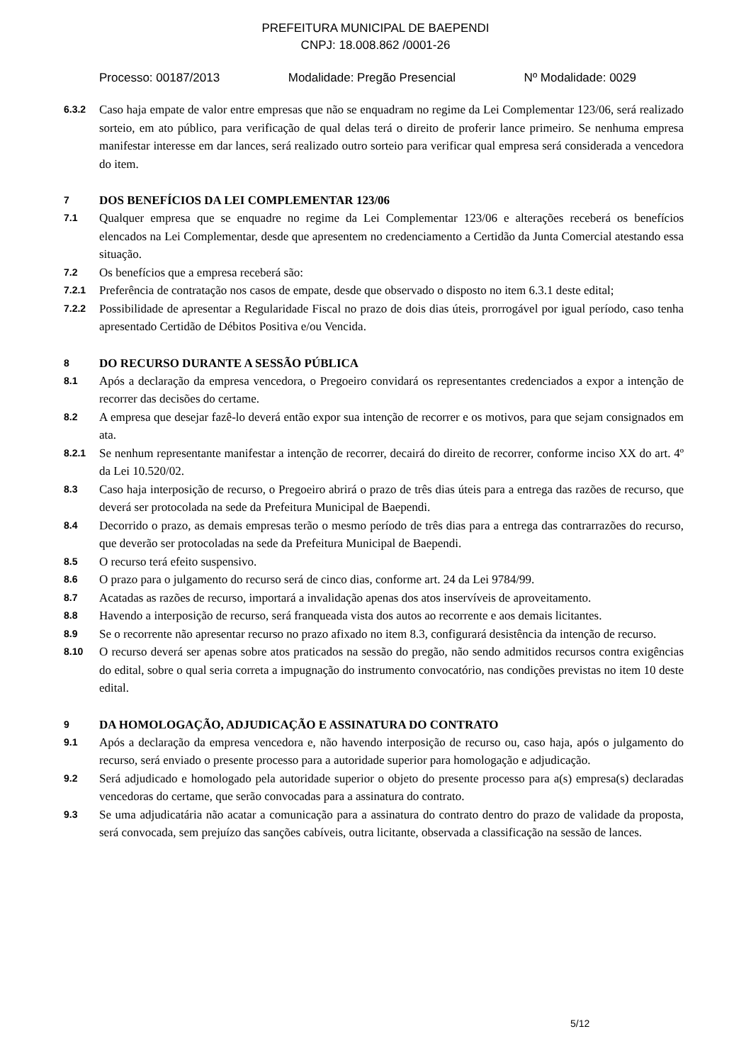PREFEITURA MUNICIPAL DE BAEPENDI
CNPJ: 18.008.862 /0001-26
Processo: 00187/2013 Modalidade: Pregão Presencial Nº Modalidade: 0029
6.3.2 Caso haja empate de valor entre empresas que não se enquadram no regime da Lei Complementar 123/06, será realizado sorteio, em ato público, para verificação de qual delas terá o direito de proferir lance primeiro. Se nenhuma empresa manifestar interesse em dar lances, será realizado outro sorteio para verificar qual empresa será considerada a vencedora do item.
7 DOS BENEFÍCIOS DA LEI COMPLEMENTAR 123/06
7.1 Qualquer empresa que se enquadre no regime da Lei Complementar 123/06 e alterações receberá os benefícios elencados na Lei Complementar, desde que apresentem no credenciamento a Certidão da Junta Comercial atestando essa situação.
7.2 Os benefícios que a empresa receberá são:
7.2.1 Preferência de contratação nos casos de empate, desde que observado o disposto no item 6.3.1 deste edital;
7.2.2 Possibilidade de apresentar a Regularidade Fiscal no prazo de dois dias úteis, prorrogável por igual período, caso tenha apresentado Certidão de Débitos Positiva e/ou Vencida.
8 DO RECURSO DURANTE A SESSÃO PÚBLICA
8.1 Após a declaração da empresa vencedora, o Pregoeiro convidará os representantes credenciados a expor a intenção de recorrer das decisões do certame.
8.2 A empresa que desejar fazê-lo deverá então expor sua intenção de recorrer e os motivos, para que sejam consignados em ata.
8.2.1 Se nenhum representante manifestar a intenção de recorrer, decairá do direito de recorrer, conforme inciso XX do art. 4º da Lei 10.520/02.
8.3 Caso haja interposição de recurso, o Pregoeiro abrirá o prazo de três dias úteis para a entrega das razões de recurso, que deverá ser protocolada na sede da Prefeitura Municipal de Baependi.
8.4 Decorrido o prazo, as demais empresas terão o mesmo período de três dias para a entrega das contrarrazões do recurso, que deverão ser protocoladas na sede da Prefeitura Municipal de Baependi.
8.5 O recurso terá efeito suspensivo.
8.6 O prazo para o julgamento do recurso será de cinco dias, conforme art. 24 da Lei 9784/99.
8.7 Acatadas as razões de recurso, importará a invalidação apenas dos atos inservíveis de aproveitamento.
8.8 Havendo a interposição de recurso, será franqueada vista dos autos ao recorrente e aos demais licitantes.
8.9 Se o recorrente não apresentar recurso no prazo afixado no item 8.3, configurará desistência da intenção de recurso.
8.10 O recurso deverá ser apenas sobre atos praticados na sessão do pregão, não sendo admitidos recursos contra exigências do edital, sobre o qual seria correta a impugnação do instrumento convocatório, nas condições previstas no item 10 deste edital.
9 DA HOMOLOGAÇÃO, ADJUDICAÇÃO E ASSINATURA DO CONTRATO
9.1 Após a declaração da empresa vencedora e, não havendo interposição de recurso ou, caso haja, após o julgamento do recurso, será enviado o presente processo para a autoridade superior para homologação e adjudicação.
9.2 Será adjudicado e homologado pela autoridade superior o objeto do presente processo para a(s) empresa(s) declaradas vencedoras do certame, que serão convocadas para a assinatura do contrato.
9.3 Se uma adjudicatária não acatar a comunicação para a assinatura do contrato dentro do prazo de validade da proposta, será convocada, sem prejuízo das sanções cabíveis, outra licitante, observada a classificação na sessão de lances.
5/12